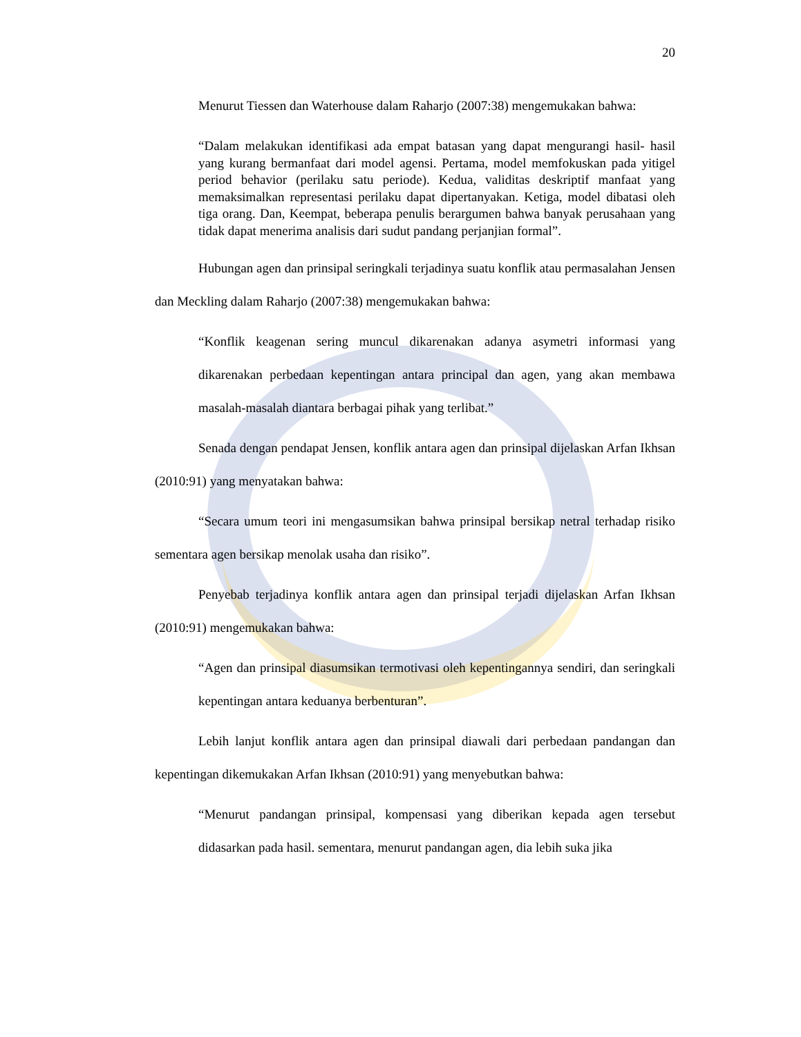20
Menurut Tiessen dan Waterhouse dalam Raharjo (2007:38) mengemukakan bahwa:
“Dalam melakukan identifikasi ada empat batasan yang dapat mengurangi hasil- hasil yang kurang bermanfaat dari model agensi. Pertama, model memfokuskan pada yitigel period behavior (perilaku satu periode). Kedua, validitas deskriptif manfaat yang memaksimalkan representasi perilaku dapat dipertanyakan. Ketiga, model dibatasi oleh tiga orang. Dan, Keempat, beberapa penulis berargumen bahwa banyak perusahaan yang tidak dapat menerima analisis dari sudut pandang perjanjian formal”.
Hubungan agen dan prinsipal seringkali terjadinya suatu konflik atau permasalahan Jensen dan Meckling dalam Raharjo (2007:38) mengemukakan bahwa:
“Konflik keagenan sering muncul dikarenakan adanya asymetri informasi yang dikarenakan perbedaan kepentingan antara principal dan agen, yang akan membawa masalah-masalah diantara berbagai pihak yang terlibat.”
Senada dengan pendapat Jensen, konflik antara agen dan prinsipal dijelaskan Arfan Ikhsan (2010:91) yang menyatakan bahwa:
“Secara umum teori ini mengasumsikan bahwa prinsipal bersikap netral terhadap risiko sementara agen bersikap menolak usaha dan risiko”.
Penyebab terjadinya konflik antara agen dan prinsipal terjadi dijelaskan Arfan Ikhsan (2010:91) mengemukakan bahwa:
“Agen dan prinsipal diasumsikan termotivasi oleh kepentingannya sendiri, dan seringkali kepentingan antara keduanya berbenturan”.
Lebih lanjut konflik antara agen dan prinsipal diawali dari perbedaan pandangan dan kepentingan dikemukakan Arfan Ikhsan (2010:91) yang menyebutkan bahwa:
“Menurut pandangan prinsipal, kompensasi yang diberikan kepada agen tersebut didasarkan pada hasil. sementara, menurut pandangan agen, dia lebih suka jika